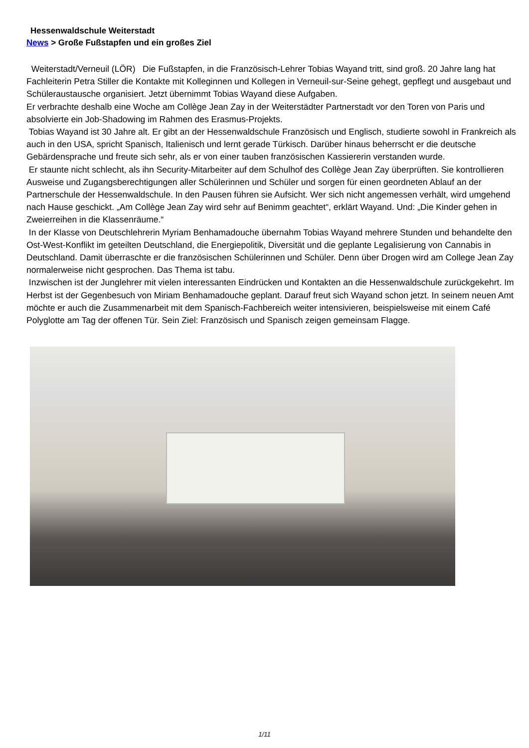Hessenwaldschule Weiterstadt
News > Große Fußstapfen und ein großes Ziel
Weiterstadt/Verneuil (LÖR) Die Fußstapfen, in die Französisch-Lehrer Tobias Wayand tritt, sind groß. 20 Jahre lang hat Fachleiterin Petra Stiller die Kontakte mit Kolleginnen und Kollegen in Verneuil-sur-Seine gehegt, gepflegt und ausgebaut und Schüleraustausche organisiert. Jetzt übernimmt Tobias Wayand diese Aufgaben.
Er verbrachte deshalb eine Woche am Collège Jean Zay in der Weiterstädter Partnerstadt vor den Toren von Paris und absolvierte ein Job-Shadowing im Rahmen des Erasmus-Projekts.
Tobias Wayand ist 30 Jahre alt. Er gibt an der Hessenwaldschule Französisch und Englisch, studierte sowohl in Frankreich als auch in den USA, spricht Spanisch, Italienisch und lernt gerade Türkisch. Darüber hinaus beherrscht er die deutsche Gebärdensprache und freute sich sehr, als er von einer tauben französischen Kassiererin verstanden wurde.
Er staunte nicht schlecht, als ihn Security-Mitarbeiter auf dem Schulhof des Collège Jean Zay überprüften. Sie kontrollieren Ausweise und Zugangsberechtigungen aller Schülerinnen und Schüler und sorgen für einen geordneten Ablauf an der Partnerschule der Hessenwaldschule. In den Pausen führen sie Aufsicht. Wer sich nicht angemessen verhält, wird umgehend nach Hause geschickt. „Am Collège Jean Zay wird sehr auf Benimm geachtet“, erklärt Wayand. Und: „Die Kinder gehen in Zweierreihen in die Klassenräume.“
In der Klasse von Deutschlehrerin Myriam Benhamadouche übernahm Tobias Wayand mehrere Stunden und behandelte den Ost-West-Konflikt im geteilten Deutschland, die Energiepolitik, Diversität und die geplante Legalisierung von Cannabis in Deutschland. Damit überraschte er die französischen Schülerinnen und Schüler. Denn über Drogen wird am College Jean Zay normalerweise nicht gesprochen. Das Thema ist tabu.
Inzwischen ist der Junglehrer mit vielen interessanten Eindrücken und Kontakten an die Hessenwaldschule zurückgekehrt. Im Herbst ist der Gegenbesuch von Miriam Benhamadouche geplant. Darauf freut sich Wayand schon jetzt. In seinem neuen Amt möchte er auch die Zusammenarbeit mit dem Spanisch-Fachbereich weiter intensivieren, beispielsweise mit einem Café Polyglotte am Tag der offenen Tür. Sein Ziel: Französisch und Spanisch zeigen gemeinsam Flagge.
1/11